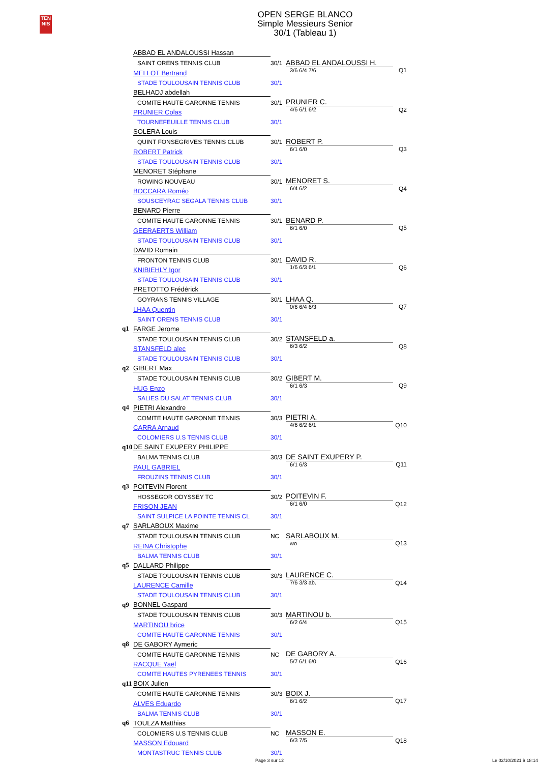TEN
NIS
OPEN SERGE BLANCO
Simple Messieurs Senior
30/1 (Tableau 1)
| | ABBAD EL ANDALOUSSI Hassan | | | |
| | SAINT ORENS TENNIS CLUB | 30/1 | ABBAD EL ANDALOUSSI H. | |
| | MELLOT Bertrand | | 3/6 6/4 7/6 | Q1 |
| | STADE TOULOUSAIN TENNIS CLUB | 30/1 | | |
| | BELHADJ abdellah | | | |
| | COMITE HAUTE GARONNE TENNIS | 30/1 | PRUNIER C. | |
| | PRUNIER Colas | | 4/6 6/1 6/2 | Q2 |
| | TOURNEFEUILLE TENNIS CLUB | 30/1 | | |
| | SOLERA Louis | | | |
| | QUINT FONSEGRIVES TENNIS CLUB | 30/1 | ROBERT P. | |
| | ROBERT Patrick | | 6/1 6/0 | Q3 |
| | STADE TOULOUSAIN TENNIS CLUB | 30/1 | | |
| | MENORET Stéphane | | | |
| | ROWING NOUVEAU | 30/1 | MENORET S. | |
| | BOCCARA Roméo | | 6/4 6/2 | Q4 |
| | SOUSCEYRAC SEGALA TENNIS CLUB | 30/1 | | |
| | BENARD Pierre | | | |
| | COMITE HAUTE GARONNE TENNIS | 30/1 | BENARD P. | |
| | GEERAERTS William | | 6/1 6/0 | Q5 |
| | STADE TOULOUSAIN TENNIS CLUB | 30/1 | | |
| | DAVID Romain | | | |
| | FRONTON TENNIS CLUB | 30/1 | DAVID R. | |
| | KNIBIEHLY Igor | | 1/6 6/3 6/1 | Q6 |
| | STADE TOULOUSAIN TENNIS CLUB | 30/1 | | |
| | PRETOTTO Frédérick | | | |
| | GOYRANS TENNIS VILLAGE | 30/1 | LHAA Q. | |
| | LHAA Quentin | | 0/6 6/4 6/3 | Q7 |
| | SAINT ORENS TENNIS CLUB | 30/1 | | |
| q1 | FARGE Jerome | | | |
| | STADE TOULOUSAIN TENNIS CLUB | 30/2 | STANSFELD a. | |
| | STANSFELD alec | | 6/3 6/2 | Q8 |
| | STADE TOULOUSAIN TENNIS CLUB | 30/1 | | |
| q2 | GIBERT Max | | | |
| | STADE TOULOUSAIN TENNIS CLUB | 30/2 | GIBERT M. | |
| | HUG Enzo | | 6/1 6/3 | Q9 |
| | SALIES DU SALAT TENNIS CLUB | 30/1 | | |
| q4 | PIETRI Alexandre | | | |
| | COMITE HAUTE GARONNE TENNIS | 30/3 | PIETRI A. | |
| | CARRA Arnaud | | 4/6 6/2 6/1 | Q10 |
| | COLOMIERS U.S TENNIS CLUB | 30/1 | | |
| q10 | DE SAINT EXUPERY PHILIPPE | | | |
| | BALMA TENNIS CLUB | 30/3 | DE SAINT EXUPERY P. | |
| | PAUL GABRIEL | | 6/1 6/3 | Q11 |
| | FROUZINS TENNIS CLUB | 30/1 | | |
| q3 | POITEVIN Florent | | | |
| | HOSSEGOR ODYSSEY TC | 30/2 | POITEVIN F. | |
| | FRISON JEAN | | 6/1 6/0 | Q12 |
| | SAINT SULPICE LA POINTE TENNIS CL | 30/1 | | |
| q7 | SARLABOUX Maxime | | | |
| | STADE TOULOUSAIN TENNIS CLUB | NC | SARLABOUX M. | |
| | REINA Christophe | | wo | Q13 |
| | BALMA TENNIS CLUB | 30/1 | | |
| q5 | DALLARD Philippe | | | |
| | STADE TOULOUSAIN TENNIS CLUB | 30/3 | LAURENCE C. | |
| | LAURENCE Camille | | 7/6 3/3 ab. | Q14 |
| | STADE TOULOUSAIN TENNIS CLUB | 30/1 | | |
| q9 | BONNEL Gaspard | | | |
| | STADE TOULOUSAIN TENNIS CLUB | 30/3 | MARTINOU b. | |
| | MARTINOU brice | | 6/2 6/4 | Q15 |
| | COMITE HAUTE GARONNE TENNIS | 30/1 | | |
| q8 | DE GABORY Aymeric | | | |
| | COMITE HAUTE GARONNE TENNIS | NC | DE GABORY A. | |
| | RACQUE Yaël | | 5/7 6/1 6/0 | Q16 |
| | COMITE HAUTES PYRENEES TENNIS | 30/1 | | |
| q11 | BOIX Julien | | | |
| | COMITE HAUTE GARONNE TENNIS | 30/3 | BOIX J. | |
| | ALVES Eduardo | | 6/1 6/2 | Q17 |
| | BALMA TENNIS CLUB | 30/1 | | |
| q6 | TOULZA Matthias | | | |
| | COLOMIERS U.S TENNIS CLUB | NC | MASSON E. | |
| | MASSON Edouard | | 6/3 7/5 | Q18 |
| | MONTASTRUC TENNIS CLUB | 30/1 | | |
Page 3 sur 12 Le 02/10/2021 à 18:14